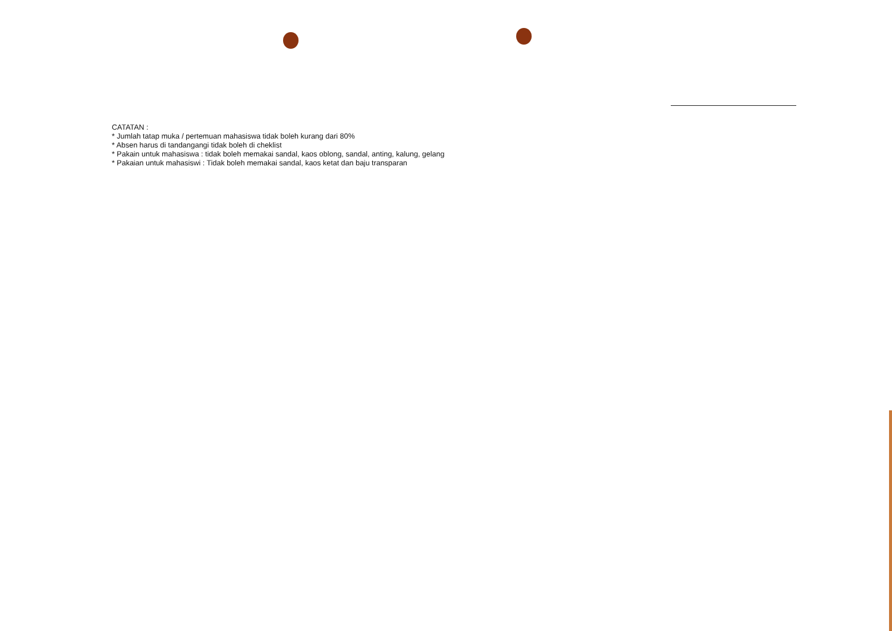CATATAN :
* Jumlah tatap muka / pertemuan mahasiswa tidak boleh kurang dari 80%
* Absen harus di tandangangi tidak boleh di cheklist
* Pakain untuk mahasiswa : tidak boleh memakai sandal, kaos oblong, sandal, anting, kalung, gelang
* Pakaian untuk mahasiswi : Tidak boleh memakai sandal, kaos ketat dan baju transparan